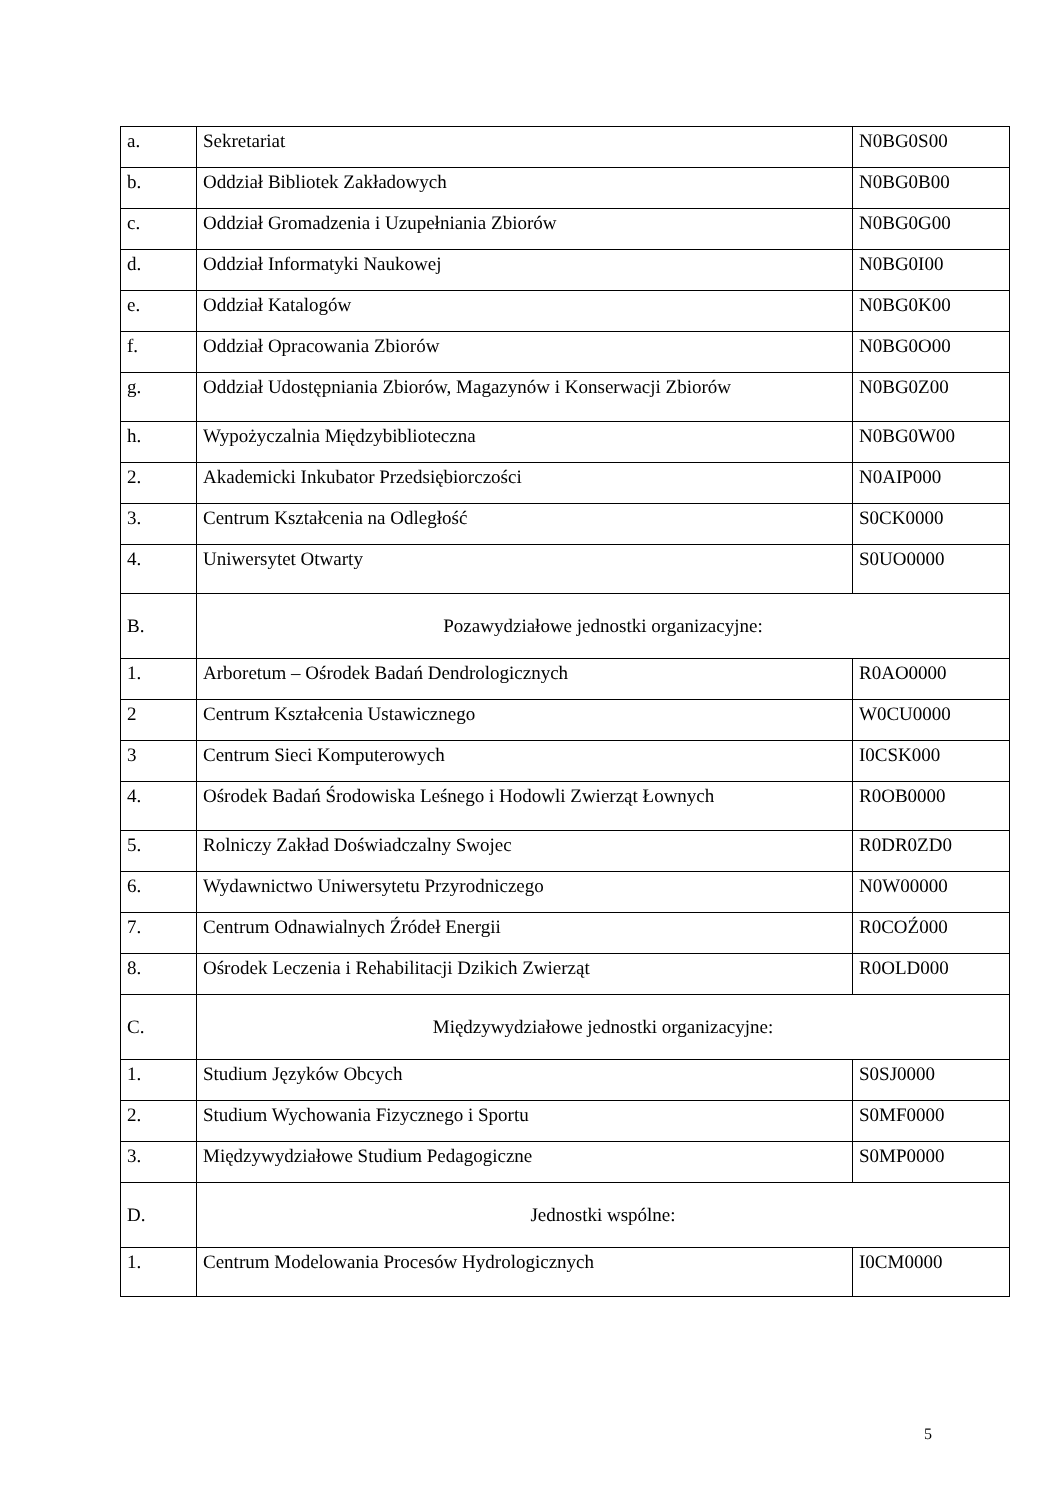| a. | Sekretariat | N0BG0S00 |
| b. | Oddział Bibliotek Zakładowych | N0BG0B00 |
| c. | Oddział Gromadzenia i Uzupełniania Zbiorów | N0BG0G00 |
| d. | Oddział Informatyki Naukowej | N0BG0I00 |
| e. | Oddział Katalogów | N0BG0K00 |
| f. | Oddział Opracowania Zbiorów | N0BG0O00 |
| g. | Oddział Udostępniania Zbiorów, Magazynów i Konserwacji Zbiorów | N0BG0Z00 |
| h. | Wypożyczalnia Międzybiblioteczna | N0BG0W00 |
| 2. | Akademicki Inkubator Przedsiębiorczości | N0AIP000 |
| 3. | Centrum Kształcenia na Odległość | S0CK0000 |
| 4. | Uniwersytet Otwarty | S0UO0000 |
| B. | Pozawydziałowe jednostki organizacyjne: | |
| 1. | Arboretum – Ośrodek Badań Dendrologicznych | R0AO0000 |
| 2 | Centrum Kształcenia Ustawicznego | W0CU0000 |
| 3 | Centrum Sieci Komputerowych | I0CSK000 |
| 4. | Ośrodek Badań Środowiska Leśnego i Hodowli Zwierząt Łownych | R0OB0000 |
| 5. | Rolniczy Zakład Doświadczalny Swojec | R0DR0ZD0 |
| 6. | Wydawnictwo Uniwersytetu Przyrodniczego | N0W00000 |
| 7. | Centrum Odnawialnych Źródeł Energii | R0COŹ000 |
| 8. | Ośrodek Leczenia i Rehabilitacji Dzikich Zwierząt | R0OLD000 |
| C. | Międzywydziałowe jednostki organizacyjne: | |
| 1. | Studium Języków Obcych | S0SJ0000 |
| 2. | Studium Wychowania Fizycznego i Sportu | S0MF0000 |
| 3. | Międzywydziałowe Studium Pedagogiczne | S0MP0000 |
| D. | Jednostki wspólne: | |
| 1. | Centrum Modelowania Procesów Hydrologicznych | I0CM0000 |
5